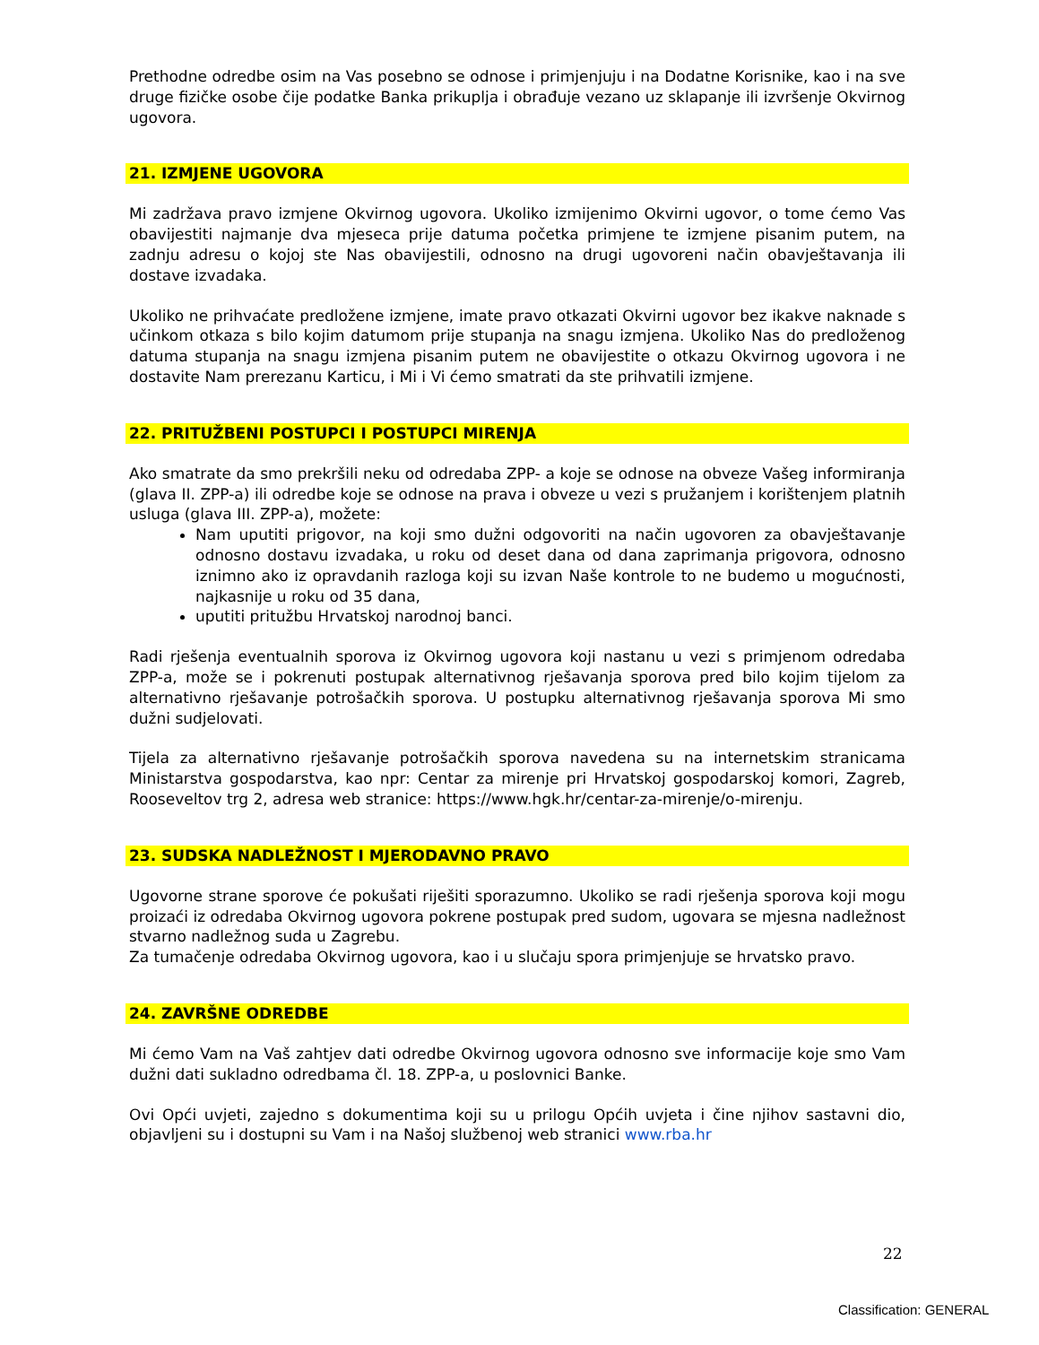Prethodne odredbe osim na Vas posebno se odnose i primjenjuju i na Dodatne Korisnike, kao i na sve druge fizičke osobe čije podatke Banka prikuplja i obrađuje vezano uz sklapanje ili izvršenje Okvirnog ugovora.
21. IZMJENE UGOVORA
Mi zadržava pravo izmjene Okvirnog ugovora. Ukoliko izmijenimo Okvirni ugovor, o tome ćemo Vas obavijestiti najmanje dva mjeseca prije datuma početka primjene te izmjene pisanim putem, na zadnju adresu o kojoj ste Nas obavijestili, odnosno na drugi ugovoreni način obavještavanja ili dostave izvadaka.
Ukoliko ne prihvaćate predložene izmjene, imate pravo otkazati Okvirni ugovor bez ikakve naknade s učinkom otkaza s bilo kojim datumom prije stupanja na snagu izmjena. Ukoliko Nas do predloženog datuma stupanja na snagu izmjena pisanim putem ne obavijestite o otkazu Okvirnog ugovora i ne dostavite Nam prerezanu Karticu, i Mi i Vi ćemo smatrati da ste prihvatili izmjene.
22. PRITUŽBENI POSTUPCI I POSTUPCI MIRENJA
Ako smatrate da smo prekršili neku od odredaba ZPP- a koje se odnose na obveze Vašeg informiranja (glava II. ZPP-a) ili odredbe koje se odnose na prava i obveze u vezi s pružanjem i korištenjem platnih usluga (glava III. ZPP-a), možete:
Nam uputiti prigovor, na koji smo dužni odgovoriti na način ugovoren za obavještavanje odnosno dostavu izvadaka, u roku od deset dana od dana zaprimanja prigovora, odnosno iznimno ako iz opravdanih razloga koji su izvan Naše kontrole to ne budemo u mogućnosti, najkasnije u roku od 35 dana,
uputiti pritužbu Hrvatskoj narodnoj banci.
Radi rješenja eventualnih sporova iz Okvirnog ugovora koji nastanu u vezi s primjenom odredaba ZPP-a, može se i pokrenuti postupak alternativnog rješavanja sporova pred bilo kojim tijelom za alternativno rješavanje potrošačkih sporova. U postupku alternativnog rješavanja sporova Mi smo dužni sudjelovati.
Tijela za alternativno rješavanje potrošačkih sporova navedena su na internetskim stranicama Ministarstva gospodarstva, kao npr: Centar za mirenje pri Hrvatskoj gospodarskoj komori, Zagreb, Rooseveltov trg 2, adresa web stranice: https://www.hgk.hr/centar-za-mirenje/o-mirenju.
23. SUDSKA NADLEŽNOST I MJERODAVNO PRAVO
Ugovorne strane sporove će pokušati riješiti sporazumno. Ukoliko se radi rješenja sporova koji mogu proizaći iz odredaba Okvirnog ugovora pokrene postupak pred sudom, ugovara se mjesna nadležnost stvarno nadležnog suda u Zagrebu.
Za tumačenje odredaba Okvirnog ugovora, kao i u slučaju spora primjenjuje se hrvatsko pravo.
24. ZAVRŠNE ODREDBE
Mi ćemo Vam na Vaš zahtjev dati odredbe Okvirnog ugovora odnosno sve informacije koje smo Vam dužni dati sukladno odredbama čl. 18. ZPP-a, u poslovnici Banke.
Ovi Opći uvjeti, zajedno s dokumentima koji su u prilogu Općih uvjeta i čine njihov sastavni dio, objavljeni su i dostupni su Vam i na Našoj službenoj web stranici www.rba.hr
22
Classification: GENERAL